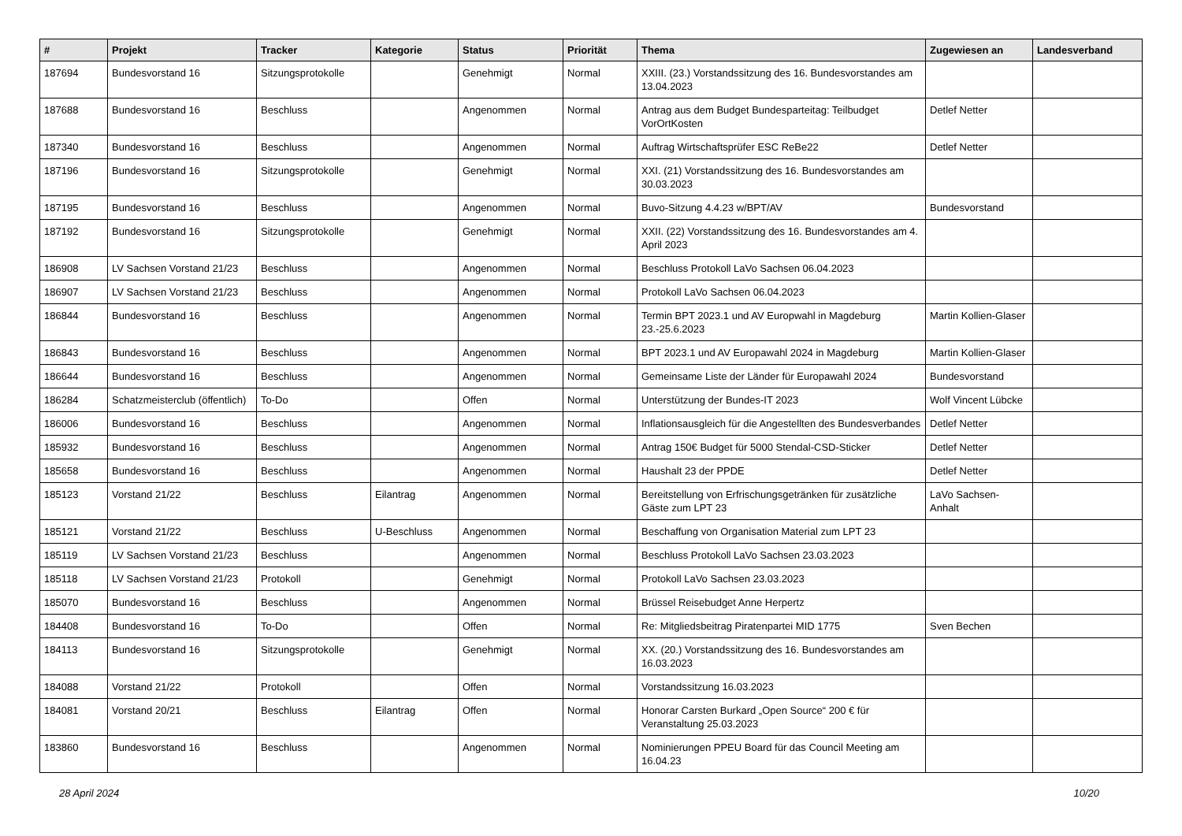| # | Projekt | Tracker | Kategorie | Status | Priorität | Thema | Zugewiesen an | Landesverband |
| --- | --- | --- | --- | --- | --- | --- | --- | --- |
| 187694 | Bundesvorstand 16 | Sitzungsprotokolle | | Genehmigt | Normal | XXIII. (23.) Vorstandssitzung des 16. Bundesvorstandes am 13.04.2023 | | |
| 187688 | Bundesvorstand 16 | Beschluss | | Angenommen | Normal | Antrag aus dem Budget Bundesparteitag: Teilbudget VorOrtKosten | Detlef Netter | |
| 187340 | Bundesvorstand 16 | Beschluss | | Angenommen | Normal | Auftrag Wirtschaftsprüfer ESC ReBe22 | Detlef Netter | |
| 187196 | Bundesvorstand 16 | Sitzungsprotokolle | | Genehmigt | Normal | XXI. (21) Vorstandssitzung des 16. Bundesvorstandes am 30.03.2023 | | |
| 187195 | Bundesvorstand 16 | Beschluss | | Angenommen | Normal | Buvo-Sitzung 4.4.23 w/BPT/AV | Bundesvorstand | |
| 187192 | Bundesvorstand 16 | Sitzungsprotokolle | | Genehmigt | Normal | XXII. (22) Vorstandssitzung des 16. Bundesvorstandes am 4. April 2023 | | |
| 186908 | LV Sachsen Vorstand 21/23 | Beschluss | | Angenommen | Normal | Beschluss Protokoll LaVo Sachsen 06.04.2023 | | |
| 186907 | LV Sachsen Vorstand 21/23 | Beschluss | | Angenommen | Normal | Protokoll LaVo Sachsen 06.04.2023 | | |
| 186844 | Bundesvorstand 16 | Beschluss | | Angenommen | Normal | Termin BPT 2023.1 und AV Europwahl in Magdeburg 23.-25.6.2023 | Martin Kollien-Glaser | |
| 186843 | Bundesvorstand 16 | Beschluss | | Angenommen | Normal | BPT 2023.1 und AV Europawahl 2024 in Magdeburg | Martin Kollien-Glaser | |
| 186644 | Bundesvorstand 16 | Beschluss | | Angenommen | Normal | Gemeinsame Liste der Länder für Europawahl 2024 | Bundesvorstand | |
| 186284 | Schatzmeisterclub (öffentlich) | To-Do | | Offen | Normal | Unterstützung der Bundes-IT 2023 | Wolf Vincent Lübcke | |
| 186006 | Bundesvorstand 16 | Beschluss | | Angenommen | Normal | Inflationsausgleich für die Angestellten des Bundesverbandes | Detlef Netter | |
| 185932 | Bundesvorstand 16 | Beschluss | | Angenommen | Normal | Antrag 150€ Budget für 5000 Stendal-CSD-Sticker | Detlef Netter | |
| 185658 | Bundesvorstand 16 | Beschluss | | Angenommen | Normal | Haushalt 23 der PPDE | Detlef Netter | |
| 185123 | Vorstand 21/22 | Beschluss | Eilantrag | Angenommen | Normal | Bereitstellung von Erfrischungsgetränken für zusätzliche Gäste zum LPT 23 | LaVo Sachsen-Anhalt | |
| 185121 | Vorstand 21/22 | Beschluss | U-Beschluss | Angenommen | Normal | Beschaffung von Organisation Material zum LPT 23 | | |
| 185119 | LV Sachsen Vorstand 21/23 | Beschluss | | Angenommen | Normal | Beschluss Protokoll LaVo Sachsen 23.03.2023 | | |
| 185118 | LV Sachsen Vorstand 21/23 | Protokoll | | Genehmigt | Normal | Protokoll LaVo Sachsen 23.03.2023 | | |
| 185070 | Bundesvorstand 16 | Beschluss | | Angenommen | Normal | Brüssel Reisebudget Anne Herpertz | | |
| 184408 | Bundesvorstand 16 | To-Do | | Offen | Normal | Re: Mitgliedsbeitrag Piratenpartei MID 1775 | Sven Bechen | |
| 184113 | Bundesvorstand 16 | Sitzungsprotokolle | | Genehmigt | Normal | XX. (20.) Vorstandssitzung des 16. Bundesvorstandes am 16.03.2023 | | |
| 184088 | Vorstand 21/22 | Protokoll | | Offen | Normal | Vorstandssitzung 16.03.2023 | | |
| 184081 | Vorstand 20/21 | Beschluss | Eilantrag | Offen | Normal | Honorar Carsten Burkard „Open Source“ 200 € für Veranstaltung 25.03.2023 | | |
| 183860 | Bundesvorstand 16 | Beschluss | | Angenommen | Normal | Nominierungen PPEU Board für das Council Meeting am 16.04.23 | | |
28 April 2024 10/20